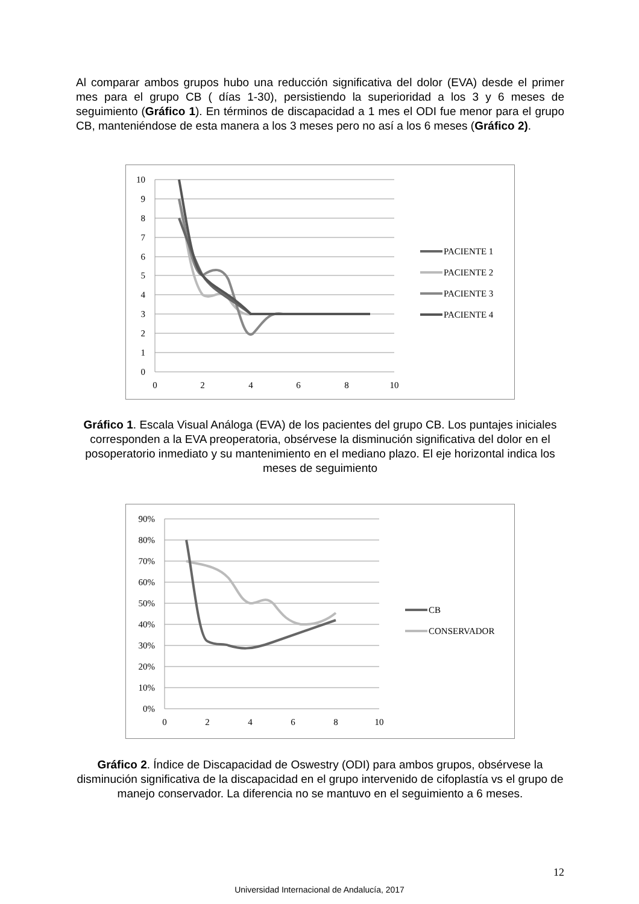Al comparar ambos grupos hubo una reducción significativa del dolor (EVA) desde el primer mes para el grupo CB ( días 1-30), persistiendo la superioridad a los 3 y 6 meses de seguimiento (Gráfico 1). En términos de discapacidad a 1 mes el ODI fue menor para el grupo CB, manteniéndose de esta manera a los 3 meses pero no así a los 6 meses (Gráfico 2).
10
9
8
7
6
5
4
3
2
1
0
0
2
4
6
8
10
PACIENTE 1
PACIENTE 2
PACIENTE 3
PACIENTE 4
Gráfico 1. Escala Visual Análoga (EVA) de los pacientes del grupo CB. Los puntajes iniciales corresponden a la EVA preoperatoria, obsérvese la disminución significativa del dolor en el posoperatorio inmediato y su mantenimiento en el mediano plazo. El eje horizontal indica los meses de seguimiento
90%
80%
70%
60%
50%
40%
30%
20%
10%
0%
0
2
4
6
8
10
CB
CONSERVADOR
Gráfico 2. Índice de Discapacidad de Oswestry (ODI) para ambos grupos, obsérvese la disminución significativa de la discapacidad en el grupo intervenido de cifoplastía vs el grupo de manejo conservador. La diferencia no se mantuvo en el seguimiento a 6 meses.
12
Universidad Internacional de Andalucía, 2017